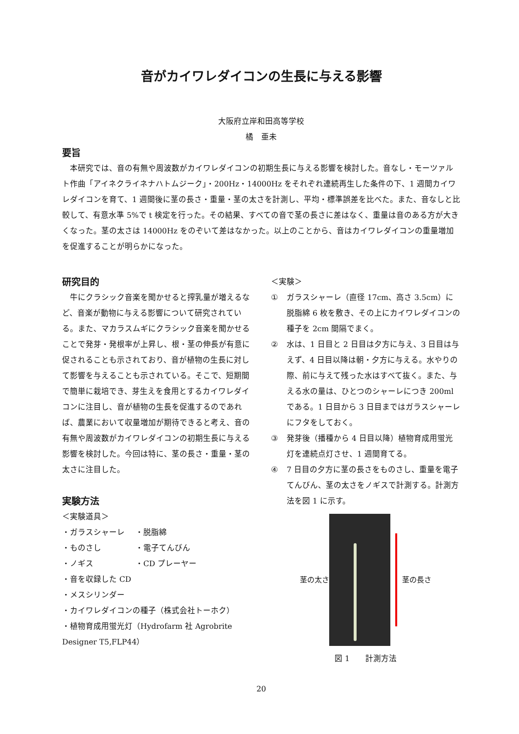音がカイワレダイコンの生長に与える影響
大阪府立岸和田高等学校
橘　亜未
要旨
　本研究では、音の有無や周波数がカイワレダイコンの初期生長に与える影響を検討した。音なし・モーツァルト作曲「アイネクライネナハトムジーク」・200Hz・14000Hz をそれぞれ連続再生した条件の下、1 週間カイワレダイコンを育て、1 週間後に茎の長さ・重量・茎の太さを計測し、平均・標準誤差を比べた。また、音なしと比較して、有意水準 5%で t 検定を行った。その結果、すべての音で茎の長さに差はなく、重量は音のある方が大きくなった。茎の太さは 14000Hz をのぞいて差はなかった。以上のことから、音はカイワレダイコンの重量増加を促進することが明らかになった。
研究目的
　牛にクラシック音楽を聞かせると搾乳量が増えるなど、音楽が動物に与える影響について研究されている。また、マカラスムギにクラシック音楽を聞かせることで発芽・発根率が上昇し、根・茎の伸長が有意に促されることも示されており、音が植物の生長に対して影響を与えることも示されている。そこで、短期間で簡単に栽培でき、芽生えを食用とするカイワレダイコンに注目し、音が植物の生長を促進するのであれば、農業において収量増加が期待できると考え、音の有無や周波数がカイワレダイコンの初期生長に与える影響を検討した。今回は特に、茎の長さ・重量・茎の太さに注目した。
実験方法
＜実験道具＞
・ガラスシャーレ ・脱脂綿
・ものさし ・電子てんびん
・ノギス ・CD プレーヤー
・音を収録した CD
・メスシリンダー
・カイワレダイコンの種子（株式会社トーホク）
・植物育成用蛍光灯（Hydrofarm 社 Agrobrite Designer T5,FLP44）
＜実験＞
① ガラスシャーレ（直径 17cm、高さ 3.5cm）に脱脂綿 6 枚を敷き、その上にカイワレダイコンの種子を 2cm 間隔でまく。
② 水は、1 日目と 2 日目は夕方に与え、3 日目は与えず、4 日目以降は朝・夕方に与える。水やりの際、前に与えて残った水はすべて抜く。また、与える水の量は、ひとつのシャーレにつき 200ml である。1 日目から 3 日目まではガラスシャーレにフタをしておく。
③ 発芽後（播種から 4 日目以降）植物育成用蛍光灯を連続点灯させ、1 週間育てる。
④ 7 日目の夕方に茎の長さをものさし、重量を電子てんびん、茎の太さをノギスで計測する。計測方法を図 1 に示す。
茎の太さ 茎の長さ
図 1　　計測方法
20